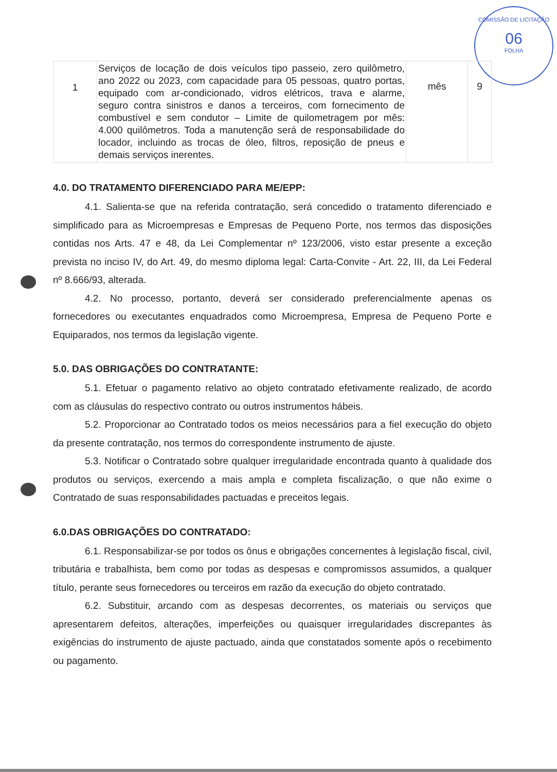COMISSÃO DE LICITAÇÃO
06
FOLHA
| 1 | Serviços de locação de dois veículos tipo passeio, zero quilômetro, ano 2022 ou 2023, com capacidade para 05 pessoas, quatro portas, equipado com ar-condicionado, vidros elétricos, trava e alarme, seguro contra sinistros e danos a terceiros, com fornecimento de combustível e sem condutor – Limite de quilometragem por mês: 4.000 quilômetros. Toda a manutenção será de responsabilidade do locador, incluindo as trocas de óleo, filtros, reposição de pneus e demais serviços inerentes. | mês | 9 |
4.0. DO TRATAMENTO DIFERENCIADO PARA ME/EPP:
4.1. Salienta-se que na referida contratação, será concedido o tratamento diferenciado e simplificado para as Microempresas e Empresas de Pequeno Porte, nos termos das disposições contidas nos Arts. 47 e 48, da Lei Complementar nº 123/2006, visto estar presente a exceção prevista no inciso IV, do Art. 49, do mesmo diploma legal: Carta-Convite - Art. 22, III, da Lei Federal nº 8.666/93, alterada.
4.2. No processo, portanto, deverá ser considerado preferencialmente apenas os fornecedores ou executantes enquadrados como Microempresa, Empresa de Pequeno Porte e Equiparados, nos termos da legislação vigente.
5.0. DAS OBRIGAÇÕES DO CONTRATANTE:
5.1. Efetuar o pagamento relativo ao objeto contratado efetivamente realizado, de acordo com as cláusulas do respectivo contrato ou outros instrumentos hábeis.
5.2. Proporcionar ao Contratado todos os meios necessários para a fiel execução do objeto da presente contratação, nos termos do correspondente instrumento de ajuste.
5.3. Notificar o Contratado sobre qualquer irregularidade encontrada quanto à qualidade dos produtos ou serviços, exercendo a mais ampla e completa fiscalização, o que não exime o Contratado de suas responsabilidades pactuadas e preceitos legais.
6.0.DAS OBRIGAÇÕES DO CONTRATADO:
6.1. Responsabilizar-se por todos os ônus e obrigações concernentes à legislação fiscal, civil, tributária e trabalhista, bem como por todas as despesas e compromissos assumidos, a qualquer título, perante seus fornecedores ou terceiros em razão da execução do objeto contratado.
6.2. Substituir, arcando com as despesas decorrentes, os materiais ou serviços que apresentarem defeitos, alterações, imperfeições ou quaisquer irregularidades discrepantes às exigências do instrumento de ajuste pactuado, ainda que constatados somente após o recebimento ou pagamento.